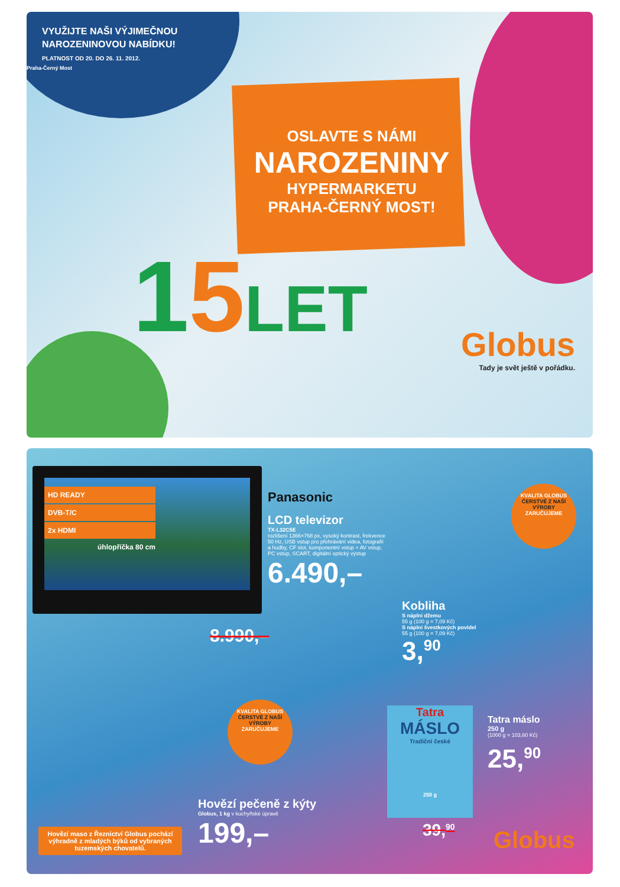VYUŽIJTE NAŠI VÝJIMEČNOU
NAROZENINOVOU NABÍDKU!
PLATNOST OD 20. DO 26. 11. 2012.
Praha-Černý Most
OSLAVTE S NÁMI
NAROZENINY
HYPERMARKETU
PRAHA-ČERNÝ MOST!
15 LET
Globus
Tady je svět ještě v pořádku.
HD READY
DVB-T/C
2x HDMI
úhlopříčka 80 cm
Panasonic
LCD televizor
TX-L32C5E
rozlišení 1366×768 px, vysoký kontrast, frekvence 50 Hz, USB vstup pro přehrávání videa, fotografií a hudby, CF slot, komponentní vstup + AV vstup, PC vstup, SCART, digitální optický výstup
6.490,–
8.990,–
KVALITA GLOBUS
ČERSTVÉ Z NAŠÍ VÝROBY
ZARUČUJEME
Kobliha
S náplní džemu
55 g (100 g = 7,09 Kč)
S náplní švestkových povidel
55 g (100 g = 7,09 Kč)
3,<sup>90</sup>
KVALITA GLOBUS
ČERSTVÉ Z NAŠÍ VÝROBY
ZARUČUJEME
Tatra
MÁSLO
Tradiční české
250 g
Tatra máslo
250 g
(1000 g = 103,60 Kč)
25,<sup>90</sup>
39,<sup>90</sup> Globus
Hovězí pečeně z kýty
Globus, 1 kg v kuchyňské úpravě
199,–
Hovězí maso z Řeznictví Globus pochází výhradně z mladých býků od vybraných tuzemských chovatelů.